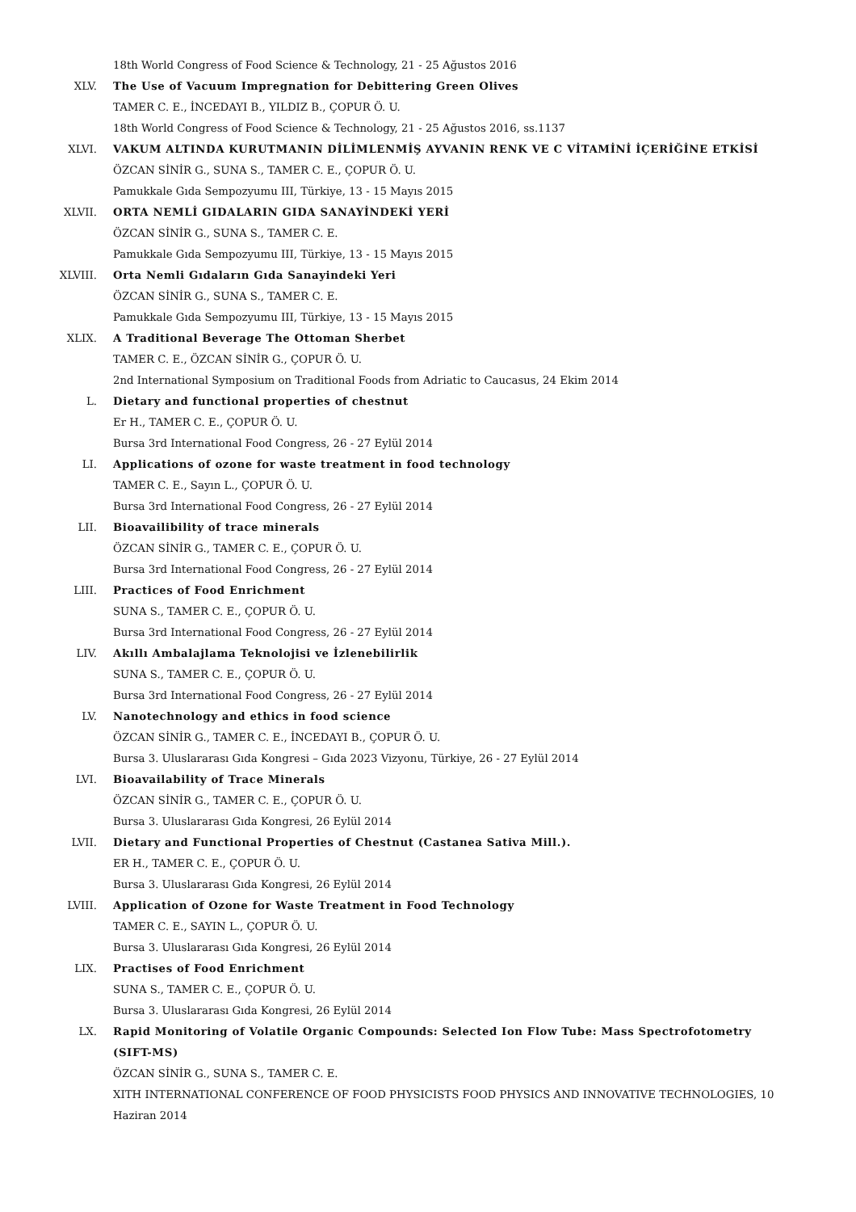18th World Congress of Food Science & Technology, 21 - 25 Ağustos 2016
XLV. The Use of Vacuum Impregnation for Debittering Green Olives
TAMER C. E., İNCEDAYI B., YILDIZ B., ÇOPUR Ö. U.
18th World Congress of Food Science & Technology, 21 - 25 Ağustos 2016, ss.1137
XLVI. VAKUM ALTINDA KURUTMANIN DİLİMLENMİŞ AYVANIN RENK VE C VİTAMİNİ İÇERİĞİNE ETKİSİ
ÖZCAN SİNİR G., SUNA S., TAMER C. E., ÇOPUR Ö. U.
Pamukkale Gıda Sempozyumu III, Türkiye, 13 - 15 Mayıs 2015
XLVII. ORTA NEMLİ GIDALARIN GIDA SANAYİNDEKİ YERİ
ÖZCAN SİNİR G., SUNA S., TAMER C. E.
Pamukkale Gıda Sempozyumu III, Türkiye, 13 - 15 Mayıs 2015
XLVIII. Orta Nemli Gıdaların Gıda Sanayindeki Yeri
ÖZCAN SİNİR G., SUNA S., TAMER C. E.
Pamukkale Gıda Sempozyumu III, Türkiye, 13 - 15 Mayıs 2015
XLIX. A Traditional Beverage The Ottoman Sherbet
TAMER C. E., ÖZCAN SİNİR G., ÇOPUR Ö. U.
2nd International Symposium on Traditional Foods from Adriatic to Caucasus, 24 Ekim 2014
L. Dietary and functional properties of chestnut
Er H., TAMER C. E., ÇOPUR Ö. U.
Bursa 3rd International Food Congress, 26 - 27 Eylül 2014
LI. Applications of ozone for waste treatment in food technology
TAMER C. E., Sayın L., ÇOPUR Ö. U.
Bursa 3rd International Food Congress, 26 - 27 Eylül 2014
LII. Bioavailibility of trace minerals
ÖZCAN SİNİR G., TAMER C. E., ÇOPUR Ö. U.
Bursa 3rd International Food Congress, 26 - 27 Eylül 2014
LIII. Practices of Food Enrichment
SUNA S., TAMER C. E., ÇOPUR Ö. U.
Bursa 3rd International Food Congress, 26 - 27 Eylül 2014
LIV. Akıllı Ambalajlama Teknolojisi ve İzlenebilirlik
SUNA S., TAMER C. E., ÇOPUR Ö. U.
Bursa 3rd International Food Congress, 26 - 27 Eylül 2014
LV. Nanotechnology and ethics in food science
ÖZCAN SİNİR G., TAMER C. E., İNCEDAYI B., ÇOPUR Ö. U.
Bursa 3. Uluslararası Gıda Kongresi – Gıda 2023 Vizyonu, Türkiye, 26 - 27 Eylül 2014
LVI. Bioavailability of Trace Minerals
ÖZCAN SİNİR G., TAMER C. E., ÇOPUR Ö. U.
Bursa 3. Uluslararası Gıda Kongresi, 26 Eylül 2014
LVII. Dietary and Functional Properties of Chestnut (Castanea Sativa Mill.).
ER H., TAMER C. E., ÇOPUR Ö. U.
Bursa 3. Uluslararası Gıda Kongresi, 26 Eylül 2014
LVIII. Application of Ozone for Waste Treatment in Food Technology
TAMER C. E., SAYIN L., ÇOPUR Ö. U.
Bursa 3. Uluslararası Gıda Kongresi, 26 Eylül 2014
LIX. Practises of Food Enrichment
SUNA S., TAMER C. E., ÇOPUR Ö. U.
Bursa 3. Uluslararası Gıda Kongresi, 26 Eylül 2014
LX. Rapid Monitoring of Volatile Organic Compounds: Selected Ion Flow Tube: Mass Spectrofotometry (SIFT-MS)
ÖZCAN SİNİR G., SUNA S., TAMER C. E.
XITH INTERNATIONAL CONFERENCE OF FOOD PHYSICISTS FOOD PHYSICS AND INNOVATIVE TECHNOLOGIES, 10 Haziran 2014